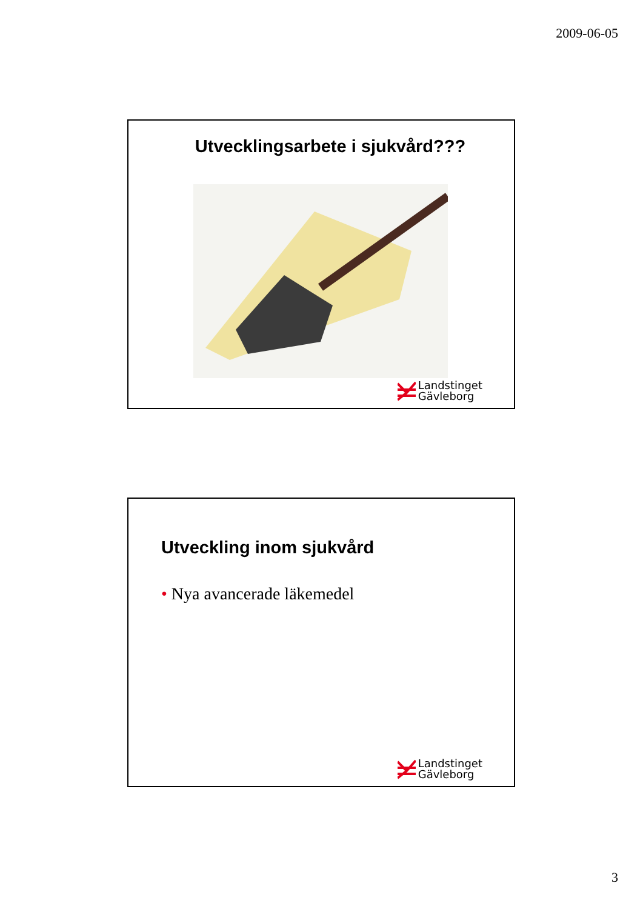2009-06-05
Utvecklingsarbete i sjukvård???
Landstinget
Gävleborg
Utveckling inom sjukvård
• Nya avancerade läkemedel
Landstinget
Gävleborg
3